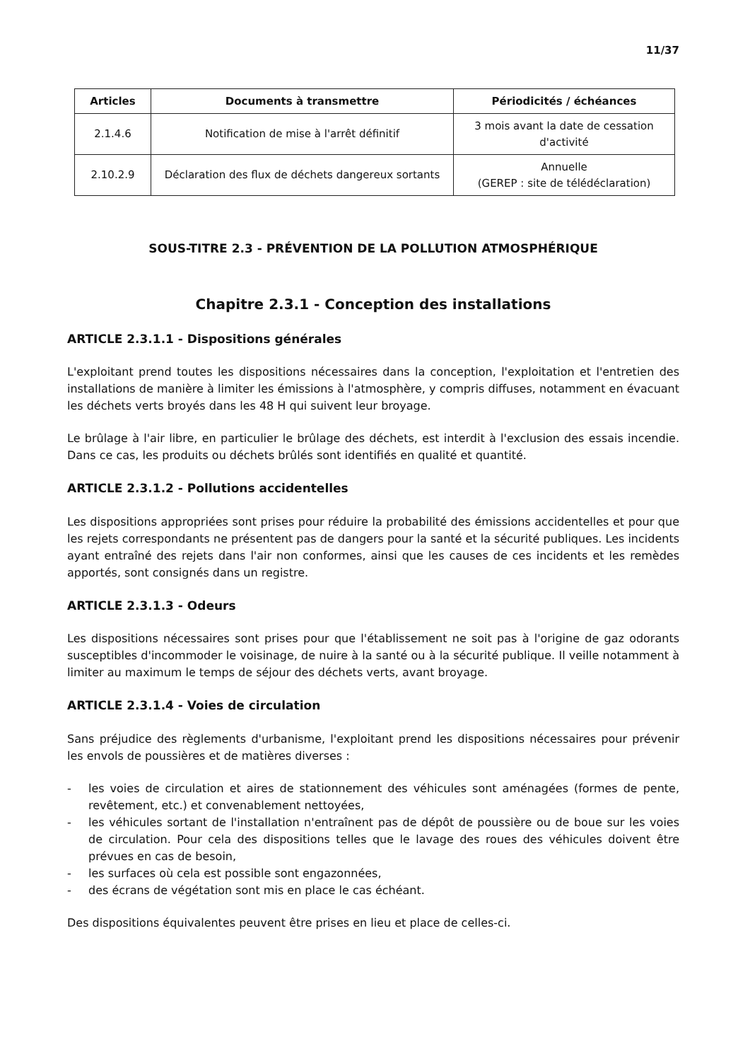11/37
| Articles | Documents à transmettre | Périodicités / échéances |
| --- | --- | --- |
| 2.1.4.6 | Notification de mise à l'arrêt définitif | 3 mois avant la date de cessation d'activité |
| 2.10.2.9 | Déclaration des flux de déchets dangereux sortants | Annuelle (GEREP : site de télédéclaration) |
SOUS-TITRE 2.3 - PRÉVENTION DE LA POLLUTION ATMOSPHÉRIQUE
Chapitre 2.3.1 - Conception des installations
ARTICLE 2.3.1.1 - Dispositions générales
L'exploitant prend toutes les dispositions nécessaires dans la conception, l'exploitation et l'entretien des installations de manière à limiter les émissions à l'atmosphère, y compris diffuses, notamment en évacuant les déchets verts broyés dans les 48 H qui suivent leur broyage.
Le brûlage à l'air libre, en particulier le brûlage des déchets, est interdit à l'exclusion des essais incendie. Dans ce cas, les produits ou déchets brûlés sont identifiés en qualité et quantité.
ARTICLE 2.3.1.2 - Pollutions accidentelles
Les dispositions appropriées sont prises pour réduire la probabilité des émissions accidentelles et pour que les rejets correspondants ne présentent pas de dangers pour la santé et la sécurité publiques. Les incidents ayant entraîné des rejets dans l'air non conformes, ainsi que les causes de ces incidents et les remèdes apportés, sont consignés dans un registre.
ARTICLE 2.3.1.3 - Odeurs
Les dispositions nécessaires sont prises pour que l'établissement ne soit pas à l'origine de gaz odorants susceptibles d'incommoder le voisinage, de nuire à la santé ou à la sécurité publique. Il veille notamment à limiter au maximum le temps de séjour des déchets verts, avant broyage.
ARTICLE 2.3.1.4 - Voies de circulation
Sans préjudice des règlements d'urbanisme, l'exploitant prend les dispositions nécessaires pour prévenir les envols de poussières et de matières diverses :
- les voies de circulation et aires de stationnement des véhicules sont aménagées (formes de pente, revêtement, etc.) et convenablement nettoyées,
- les véhicules sortant de l'installation n'entraînent pas de dépôt de poussière ou de boue sur les voies de circulation. Pour cela des dispositions telles que le lavage des roues des véhicules doivent être prévues en cas de besoin,
- les surfaces où cela est possible sont engazonnées,
- des écrans de végétation sont mis en place le cas échéant.
Des dispositions équivalentes peuvent être prises en lieu et place de celles-ci.